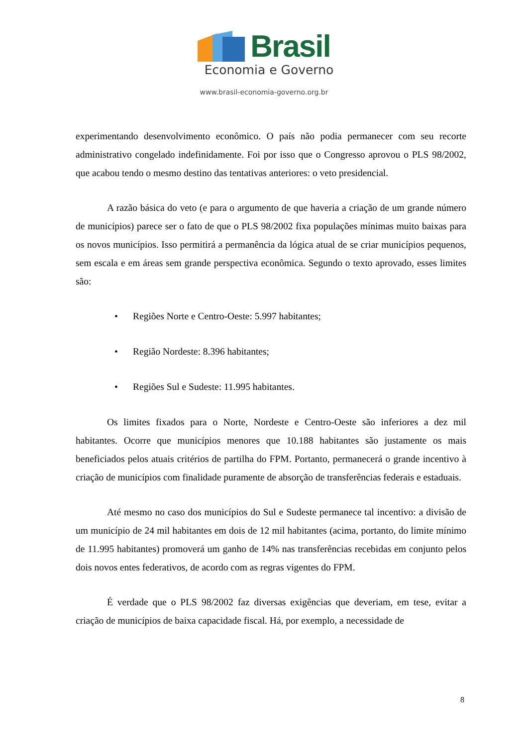Brasil
Economia e Governo
www.brasil-economia-governo.org.br
experimentando desenvolvimento econômico. O país não podia permanecer com seu recorte administrativo congelado indefinidamente. Foi por isso que o Congresso aprovou o PLS 98/2002, que acabou tendo o mesmo destino das tentativas anteriores: o veto presidencial.
A razão básica do veto (e para o argumento de que haveria a criação de um grande número de municípios) parece ser o fato de que o PLS 98/2002 fixa populações mínimas muito baixas para os novos municípios. Isso permitirá a permanência da lógica atual de se criar municípios pequenos, sem escala e em áreas sem grande perspectiva econômica. Segundo o texto aprovado, esses limites são:
• Regiões Norte e Centro-Oeste: 5.997 habitantes;
• Região Nordeste: 8.396 habitantes;
• Regiões Sul e Sudeste: 11.995 habitantes.
Os limites fixados para o Norte, Nordeste e Centro-Oeste são inferiores a dez mil habitantes. Ocorre que municípios menores que 10.188 habitantes são justamente os mais beneficiados pelos atuais critérios de partilha do FPM. Portanto, permanecerá o grande incentivo à criação de municípios com finalidade puramente de absorção de transferências federais e estaduais.
Até mesmo no caso dos municípios do Sul e Sudeste permanece tal incentivo: a divisão de um município de 24 mil habitantes em dois de 12 mil habitantes (acima, portanto, do limite mínimo de 11.995 habitantes) promoverá um ganho de 14% nas transferências recebidas em conjunto pelos dois novos entes federativos, de acordo com as regras vigentes do FPM.
É verdade que o PLS 98/2002 faz diversas exigências que deveriam, em tese, evitar a criação de municípios de baixa capacidade fiscal. Há, por exemplo, a necessidade de
8